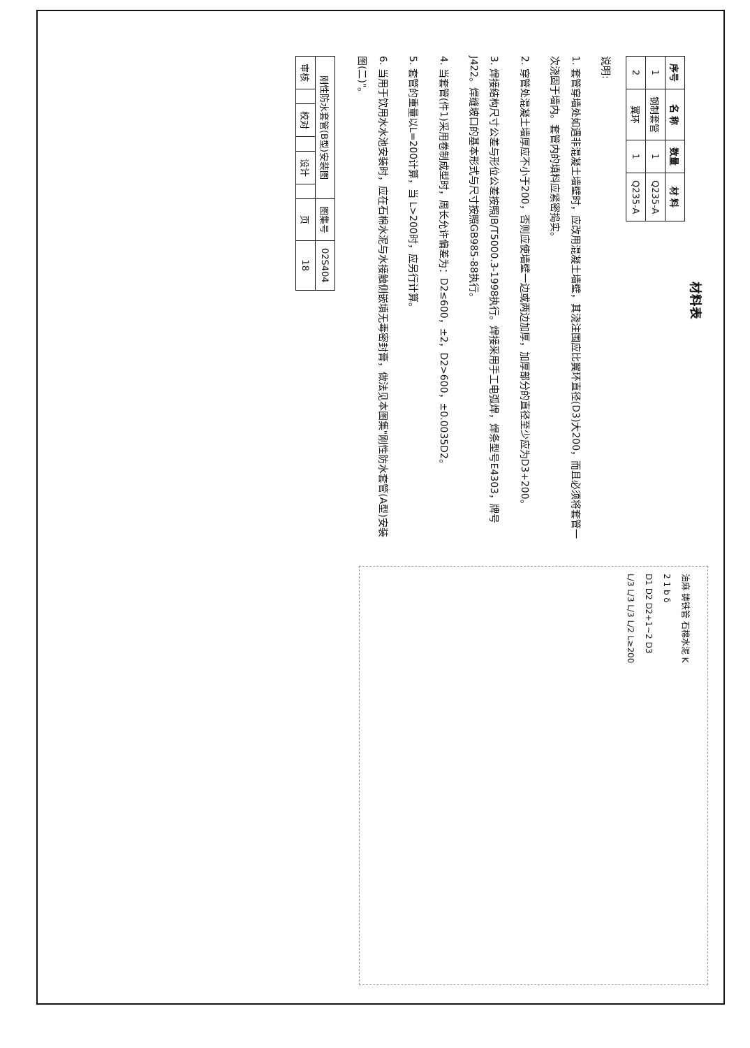材料表
| 序号 | 名 称 | 数量 | 材 料 |
| --- | --- | --- | --- |
| 1 | 钢制套管 | 1 | Q235-A |
| 2 | 翼环 | 1 | Q235-A |
说明:
1. 套管穿墙处如遇非混凝土墙壁时，应改用混凝土墙壁，其浇注围应比翼环直径(D3)大200，而且必须将套管一次浇固于墙内。套管内的填料应紧密捣实。
2. 穿管处混凝土墙厚应不小于200，否则应使墙壁一边或两边加厚，加厚部分的直径至少应为D3+200。
3. 焊接结构尺寸公差与形位公差按照JB/T5000.3-1998执行。焊接采用手工电弧焊，焊条型号E4303，牌号J422。焊缝坡口的基本形式与尺寸按照GB985-88执行。
4. 当套管(件1)采用卷制成型时，周长允许偏差为：D2≤600，±2，D2>600，±0.0035D2。
5. 套管的重量以L=200计算，当 L>200时，应另行计算。
6. 当用于饮用水水池安装时，应在石棉水泥与水接触侧嵌填无毒密封膏，做法见本图集"刚性防水套管(A型)安装图(二)"。
油麻 铸铁管 石棉水泥 K
2 1 b δ
D1 D2 D2+1~2 D3
L/3 L/3 L/3 L/2 L≥200
| 刚性防水套管(B型)安装图 | | | | | | 图集号 | 02S404 |
| 审核 | | 校对 | | 设计 | | 页 | 18 |